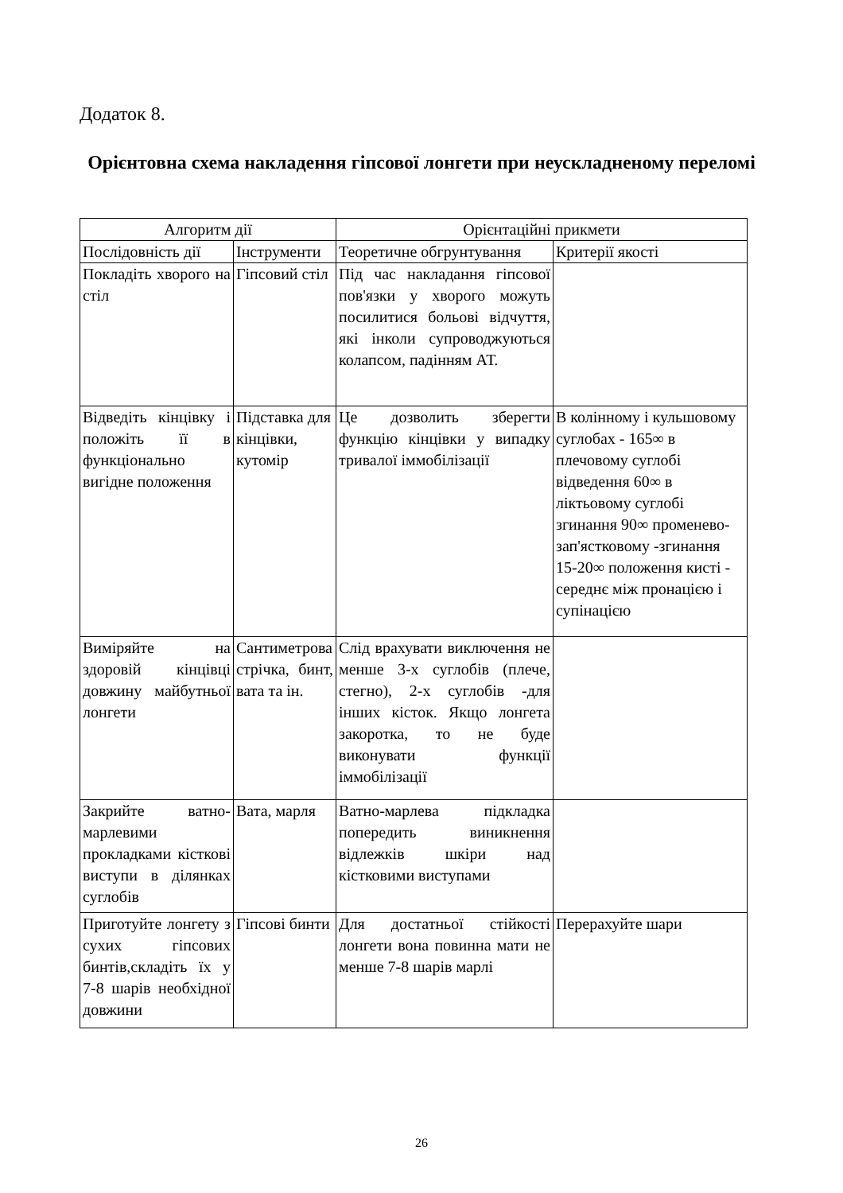Додаток 8.
Орієнтовна схема накладення гіпсової лонгети при неускладненому переломі
| Алгоритм дії | | Орієнтаційні прикмети | |
| --- | --- | --- | --- |
| Послідовність дії | Інструменти | Теоретичне обгрунтування | Критерії якості |
| Покладіть хворого на стіл | Гіпсовий стіл | Під час накладання гіпсової пов'язки у хворого можуть посилитися больові відчуття, які інколи супроводжуються колапсом, падінням АТ. | |
| Відведіть кінцівку і положіть її в функціонально вигідне положення | Підставка для кінцівки, кутомір | Це дозволить зберегти функцію кінцівки у випадку тривалої іммобілізації | В колінному і кульшовому суглобах - 165∞ в плечовому суглобі відведення 60∞ в ліктьовому суглобі згинання 90∞ променево-зап'ястковому -згинання 15-20∞ положення кисті - середнє між пронацією і супінацією |
| Виміряйте на здоровій кінцівці довжину майбутньої лонгети | Сантиметрова стрічка, бинт, вата та ін. | Слід врахувати виключення не менше 3-х суглобів (плече, стегно), 2-х суглобів -для інших кісток. Якщо лонгета закоротка, то не буде виконувати функції іммобілізації | |
| Закрийте ватно-марлевими прокладками кісткові виступи в ділянках суглобів | Вата, марля | Ватно-марлева підкладка попередить виникнення відлежків шкіри над кістковими виступами | |
| Приготуйте лонгету з сухих гіпсових бинтів,складіть їх у 7-8 шарів необхідної довжини | Гіпсові бинти | Для достатньої стійкості лонгети вона повинна мати не менше 7-8 шарів марлі | Перерахуйте шари |
26